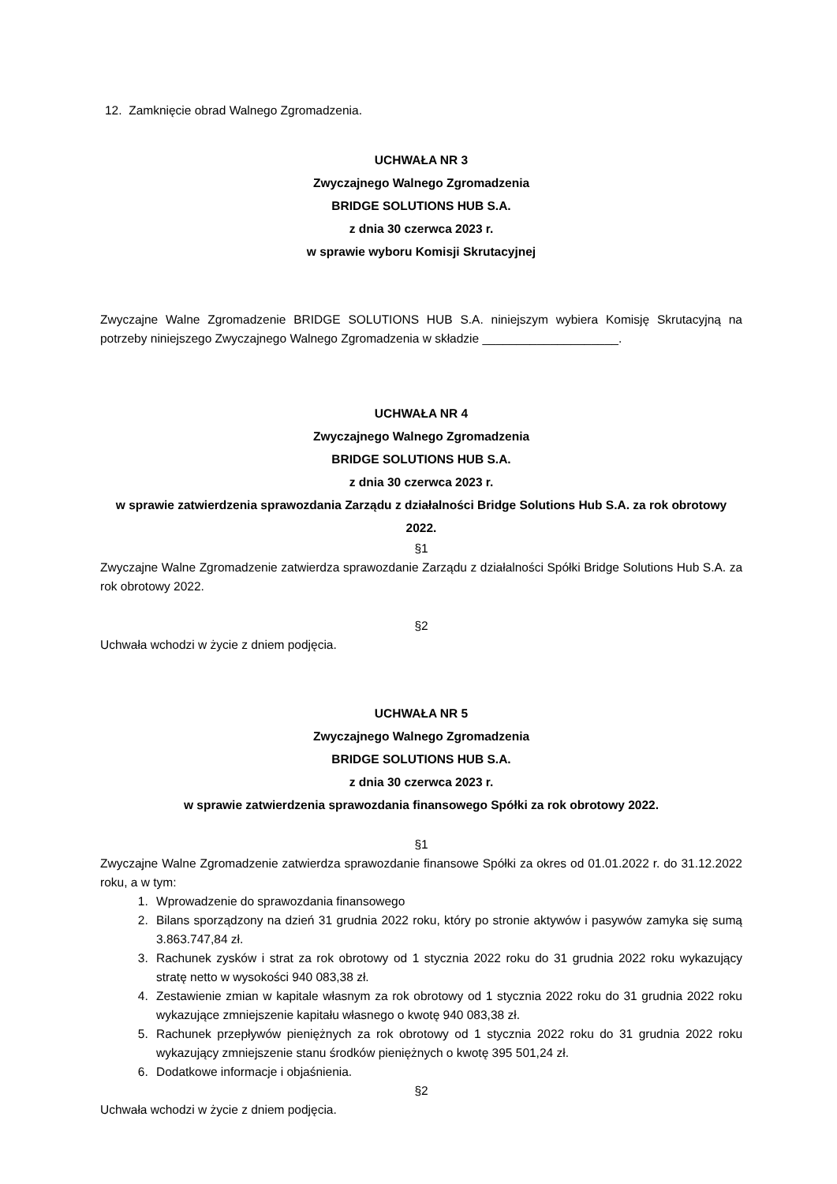12. Zamknięcie obrad Walnego Zgromadzenia.
UCHWAŁA NR 3
Zwyczajnego Walnego Zgromadzenia
BRIDGE SOLUTIONS HUB S.A.
z dnia 30 czerwca 2023 r.
w sprawie wyboru Komisji Skrutacyjnej
Zwyczajne Walne Zgromadzenie BRIDGE SOLUTIONS HUB S.A. niniejszym wybiera Komisję Skrutacyjną na potrzeby niniejszego Zwyczajnego Walnego Zgromadzenia w składzie ____________________.
UCHWAŁA NR 4
Zwyczajnego Walnego Zgromadzenia
BRIDGE SOLUTIONS HUB S.A.
z dnia 30 czerwca 2023 r.
w sprawie zatwierdzenia sprawozdania Zarządu z działalności Bridge Solutions Hub S.A. za rok obrotowy 2022.
§1
Zwyczajne Walne Zgromadzenie zatwierdza sprawozdanie Zarządu z działalności Spółki Bridge Solutions Hub S.A. za rok obrotowy 2022.
§2
Uchwała wchodzi w życie z dniem podjęcia.
UCHWAŁA NR 5
Zwyczajnego Walnego Zgromadzenia
BRIDGE SOLUTIONS HUB S.A.
z dnia 30 czerwca 2023 r.
w sprawie zatwierdzenia sprawozdania finansowego Spółki za rok obrotowy 2022.
§1
Zwyczajne Walne Zgromadzenie zatwierdza sprawozdanie finansowe Spółki za okres od 01.01.2022 r. do 31.12.2022 roku, a w tym:
1. Wprowadzenie do sprawozdania finansowego
2. Bilans sporządzony na dzień 31 grudnia 2022 roku, który po stronie aktywów i pasywów zamyka się sumą 3.863.747,84 zł.
3. Rachunek zysków i strat za rok obrotowy od 1 stycznia 2022 roku do 31 grudnia 2022 roku wykazujący stratę netto w wysokości 940 083,38 zł.
4. Zestawienie zmian w kapitale własnym za rok obrotowy od 1 stycznia 2022 roku do 31 grudnia 2022 roku wykazujące zmniejszenie kapitału własnego o kwotę 940 083,38 zł.
5. Rachunek przepływów pieniężnych za rok obrotowy od 1 stycznia 2022 roku do 31 grudnia 2022 roku wykazujący zmniejszenie stanu środków pieniężnych o kwotę 395 501,24 zł.
6. Dodatkowe informacje i objaśnienia.
§2
Uchwała wchodzi w życie z dniem podjęcia.